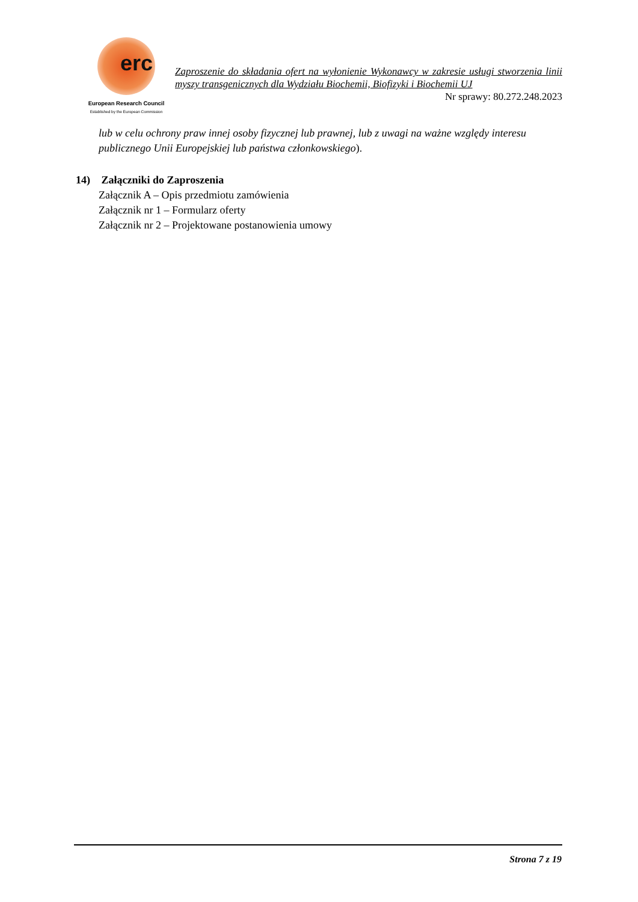erc
European Research Council
Established by the European Commission
Zaproszenie do składania ofert na wyłonienie Wykonawcy w zakresie usługi stworzenia linii myszy transgenicznych dla Wydziału Biochemii, Biofizyki i Biochemii UJ
Nr sprawy: 80.272.248.2023
lub w celu ochrony praw innej osoby fizycznej lub prawnej, lub z uwagi na ważne względy interesu publicznego Unii Europejskiej lub państwa członkowskiego).
14) Załączniki do Zaproszenia
Załącznik A – Opis przedmiotu zamówienia
Załącznik nr 1 – Formularz oferty
Załącznik nr 2 – Projektowane postanowienia umowy
Strona 7 z 19